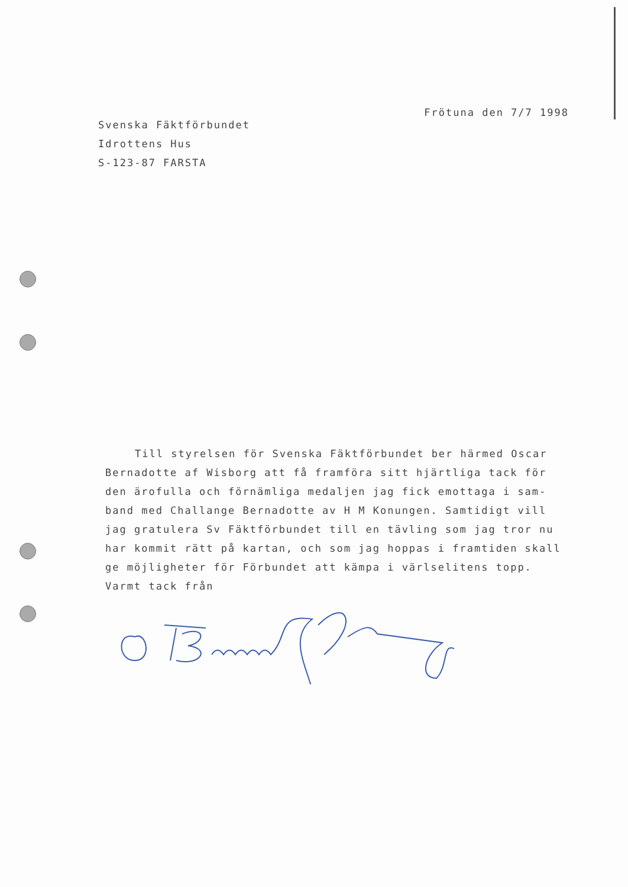Svenska Fäktförbundet
Idrottens Hus
S-123-87 FARSTA
Frötuna den 7/7 1998
Till styrelsen för Svenska Fäktförbundet ber härmed Oscar
Bernadotte af Wisborg att få framföra sitt hjärtliga tack för
den ärofulla och förnämliga medaljen jag fick emottaga i sam-
band med Challange Bernadotte av H M Konungen. Samtidigt vill
jag gratulera Sv Fäktförbundet till en tävling som jag tror nu
har kommit rätt på kartan, och som jag hoppas i framtiden skall
ge möjligheter för Förbundet att kämpa i värlselitens topp.
Varmt tack från